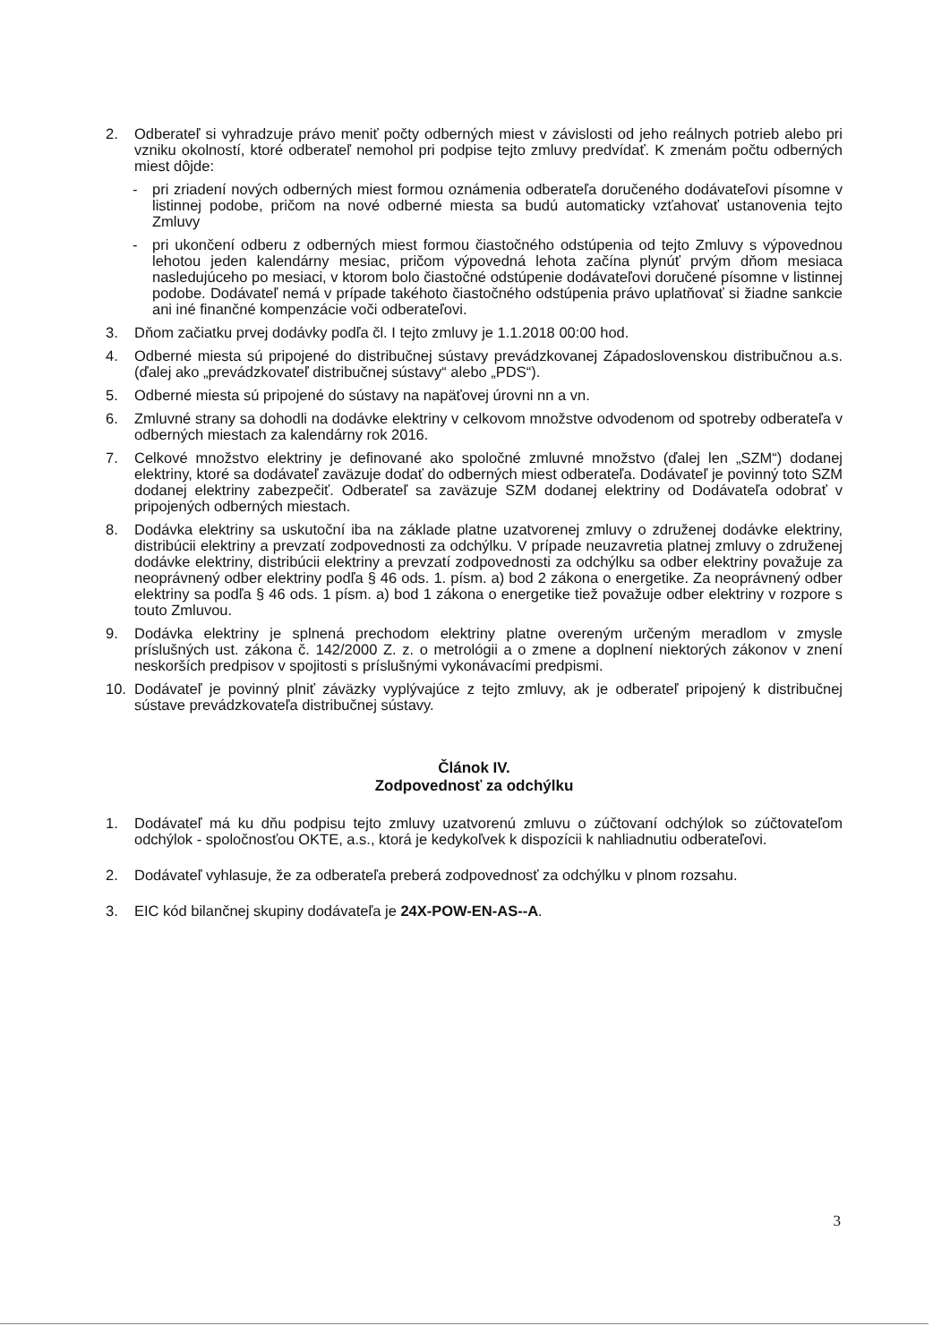2. Odberateľ si vyhradzuje právo meniť počty odberných miest v závislosti od jeho reálnych potrieb alebo pri vzniku okolností, ktoré odberateľ nemohol pri podpise tejto zmluvy predvídať. K zmenám počtu odberných miest dôjde:
- pri zriadení nových odberných miest formou oznámenia odberateľa doručeného dodávateľovi písomne v listinnej podobe, pričom na nové odberné miesta sa budú automaticky vzťahovať ustanovenia tejto Zmluvy
- pri ukončení odberu z odberných miest formou čiastočného odstúpenia od tejto Zmluvy s výpovednou lehotou jeden kalendárny mesiac, pričom výpovedná lehota začína plynúť prvým dňom mesiaca nasledujúceho po mesiaci, v ktorom bolo čiastočné odstúpenie dodávateľovi doručené písomne v listinnej podobe. Dodávateľ nemá v prípade takéhoto čiastočného odstúpenia právo uplatňovať si žiadne sankcie ani iné finančné kompenzácie voči odberateľovi.
3. Dňom začiatku prvej dodávky podľa čl. I tejto zmluvy je 1.1.2018 00:00 hod.
4. Odberné miesta sú pripojené do distribučnej sústavy prevádzkovanej Západoslovenskou distribučnou a.s. (ďalej ako „prevádzkovateľ distribučnej sústavy“ alebo „PDS“).
5. Odberné miesta sú pripojené do sústavy na napäťovej úrovni nn a vn.
6. Zmluvné strany sa dohodli na dodávke elektriny v celkovom množstve odvodenom od spotreby odberateľa v odberných miestach za kalendárny rok 2016.
7. Celkové množstvo elektriny je definované ako spoločné zmluvné množstvo (ďalej len „SZM“) dodanej elektriny, ktoré sa dodávateľ zaväzuje dodať do odberných miest odberateľa. Dodávateľ je povinný toto SZM dodanej elektriny zabezpečiť. Odberateľ sa zaväzuje SZM dodanej elektriny od Dodávateľa odobrať v pripojených odberných miestach.
8. Dodávka elektriny sa uskutoční iba na základe platne uzatvorenej zmluvy o združenej dodávke elektriny, distribúcii elektriny a prevzatí zodpovednosti za odchýlku. V prípade neuzavretia platnej zmluvy o združenej dodávke elektriny, distribúcii elektriny a prevzatí zodpovednosti za odchýlku sa odber elektriny považuje za neoprávnený odber elektriny podľa § 46 ods. 1. písm. a) bod 2 zákona o energetike. Za neoprávnený odber elektriny sa podľa § 46 ods. 1 písm. a) bod 1 zákona o energetike tiež považuje odber elektriny v rozpore s touto Zmluvou.
9. Dodávka elektriny je splnená prechodom elektriny platne overeným určeným meradlom v zmysle príslušných ust. zákona č. 142/2000 Z. z. o metrológii a o zmene a doplnení niektorých zákonov v znení neskorších predpisov v spojitosti s príslušnými vykonávacími predpismi.
10. Dodávateľ je povinný plniť záväzky vyplývajúce z tejto zmluvy, ak je odberateľ pripojený k distribučnej sústave prevádzkovateľa distribučnej sústavy.
Článok IV.
Zodpovednosť za odchýlku
1. Dodávateľ má ku dňu podpisu tejto zmluvy uzatvorenú zmluvu o zúčtovaní odchýlok so zúčtovateľom odchýlok - spoločnosťou OKTE, a.s., ktorá je kedykoľvek k dispozícii k nahliadnutiu odberateľovi.
2. Dodávateľ vyhlasuje, že za odberateľa preberá zodpovednosť za odchýlku v plnom rozsahu.
3. EIC kód bilančnej skupiny dodávateľa je 24X-POW-EN-AS--A.
3